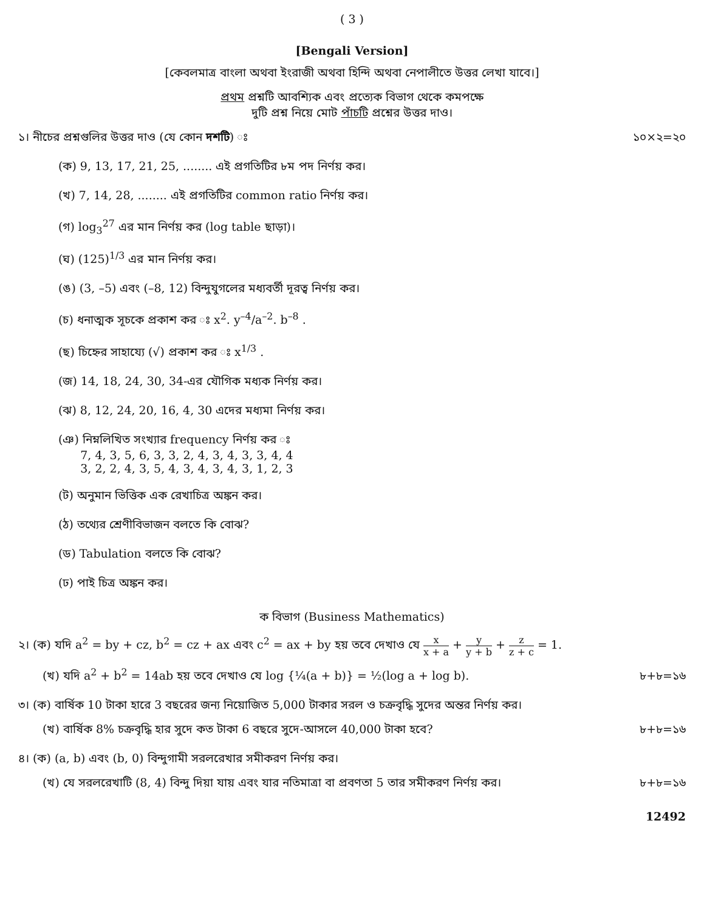( 3 )
[Bengali Version]
[কেবলমাত্র বাংলা অথবা ইংরাজী অথবা হিন্দি অথবা নেপালীতে উত্তর লেখা যাবে।]
প্রথম প্রশ্নটি আবশ্যিক এবং প্রত্যেক বিভাগ থেকে কমপক্ষে
দুটি প্রশ্ন নিয়ে মোট পাঁচটি প্রশ্নের উত্তর দাও।
১। নীচের প্রশ্নগুলির উত্তর দাও (যে কোন দশটি) ঃ ১০×২=২০
(ক) 9, 13, 17, 21, 25, ........ এই প্রগতিটির ৮ম পদ নির্ণয় কর।
(খ) 7, 14, 28, ........ এই প্রগতিটির common ratio নির্ণয় কর।
(গ) log<sub>3</sub><sup>27</sup> এর মান নির্ণয় কর (log table ছাড়া)।
(ঘ) (125)<sup>1/3</sup> এর মান নির্ণয় কর।
(ঙ) (3, –5) এবং (–8, 12) বিন্দুযুগলের মধ্যবর্তী দূরত্ব নির্ণয় কর।
(চ) ধনাত্মক সূচকে প্রকাশ কর ঃ x<sup>2</sup>. y<sup>–4</sup>/a<sup>–2</sup>. b<sup>–8</sup> .
(ছ) চিহ্নের সাহায্যে (√) প্রকাশ কর ঃ x<sup>1/3</sup> .
(জ) 14, 18, 24, 30, 34-এর যৌগিক মধ্যক নির্ণয় কর।
(ঝ) 8, 12, 24, 20, 16, 4, 30 এদের মধ্যমা নির্ণয় কর।
(ঞ) নিম্নলিখিত সংখ্যার frequency নির্ণয় কর ঃ
7, 4, 3, 5, 6, 3, 3, 2, 4, 3, 4, 3, 3, 4, 4
3, 2, 2, 4, 3, 5, 4, 3, 4, 3, 4, 3, 1, 2, 3
(ট) অনুমান ভিত্তিক এক রেখাচিত্র অঙ্কন কর।
(ঠ) তথ্যের শ্রেণীবিভাজন বলতে কি বোঝ?
(ড) Tabulation বলতে কি বোঝ?
(ঢ) পাই চিত্র অঙ্কন কর।
ক বিভাগ (Business Mathematics)
২। (ক) যদি a<sup>2</sup> = by + cz, b<sup>2</sup> = cz + ax এবং c<sup>2</sup> = ax + by হয় তবে দেখাও যে x x + a + y y + b + z z + c = 1.
(খ) যদি a<sup>2</sup> + b<sup>2</sup> = 14ab হয় তবে দেখাও যে log {¼(a + b)} = ½(log a + log b). ৮+৮=১৬
৩। (ক) বার্ষিক 10 টাকা হারে 3 বছরের জন্য নিয়োজিত 5,000 টাকার সরল ও চক্রবৃদ্ধি সুদের অন্তর নির্ণয় কর।
(খ) বার্ষিক 8% চক্রবৃদ্ধি হার সুদে কত টাকা 6 বছরে সুদে-আসলে 40,000 টাকা হবে? ৮+৮=১৬
৪। (ক) (a, b) এবং (b, 0) বিন্দুগামী সরলরেখার সমীকরণ নির্ণয় কর।
(খ) যে সরলরেখাটি (8, 4) বিন্দু দিয়া যায় এবং যার নতিমাত্রা বা প্রবণতা 5 তার সমীকরণ নির্ণয় কর। ৮+৮=১৬
12492